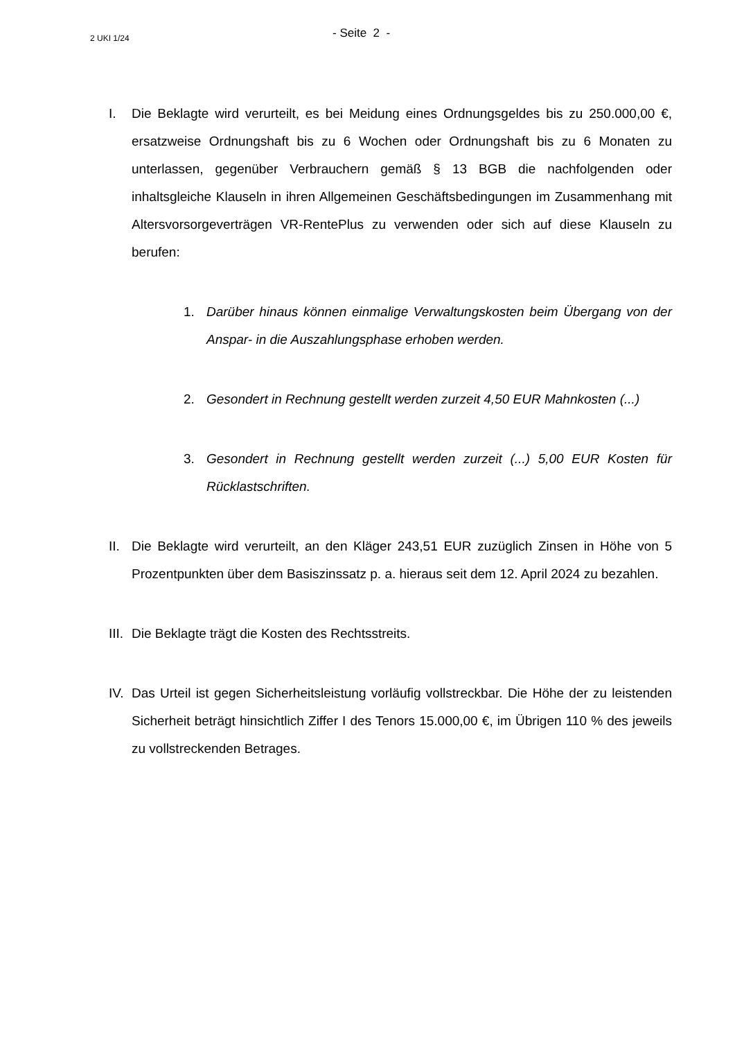2 UKI 1/24
- Seite 2 -
I. Die Beklagte wird verurteilt, es bei Meidung eines Ordnungsgeldes bis zu 250.000,00 €, ersatzweise Ordnungshaft bis zu 6 Wochen oder Ordnungshaft bis zu 6 Monaten zu unterlassen, gegenüber Verbrauchern gemäß § 13 BGB die nachfolgenden oder inhaltsgleiche Klauseln in ihren Allgemeinen Geschäftsbedingungen im Zusammenhang mit Altersvorsorgeverträgen VR-RentePlus zu verwenden oder sich auf diese Klauseln zu berufen:
1. Darüber hinaus können einmalige Verwaltungskosten beim Übergang von der Anspar- in die Auszahlungsphase erhoben werden.
2. Gesondert in Rechnung gestellt werden zurzeit 4,50 EUR Mahnkosten (...)
3. Gesondert in Rechnung gestellt werden zurzeit (...) 5,00 EUR Kosten für Rücklastschriften.
II.
Die Beklagte wird verurteilt, an den Kläger 243,51 EUR zuzüglich Zinsen in Höhe von 5 Prozentpunkten über dem Basiszinssatz p. a. hieraus seit dem 12. April 2024 zu bezahlen.
III.
Die Beklagte trägt die Kosten des Rechtsstreits.
IV.
Das Urteil ist gegen Sicherheitsleistung vorläufig vollstreckbar. Die Höhe der zu leistenden Sicherheit beträgt hinsichtlich Ziffer I des Tenors 15.000,00 €, im Übrigen 110 % des jeweils zu vollstreckenden Betrages.